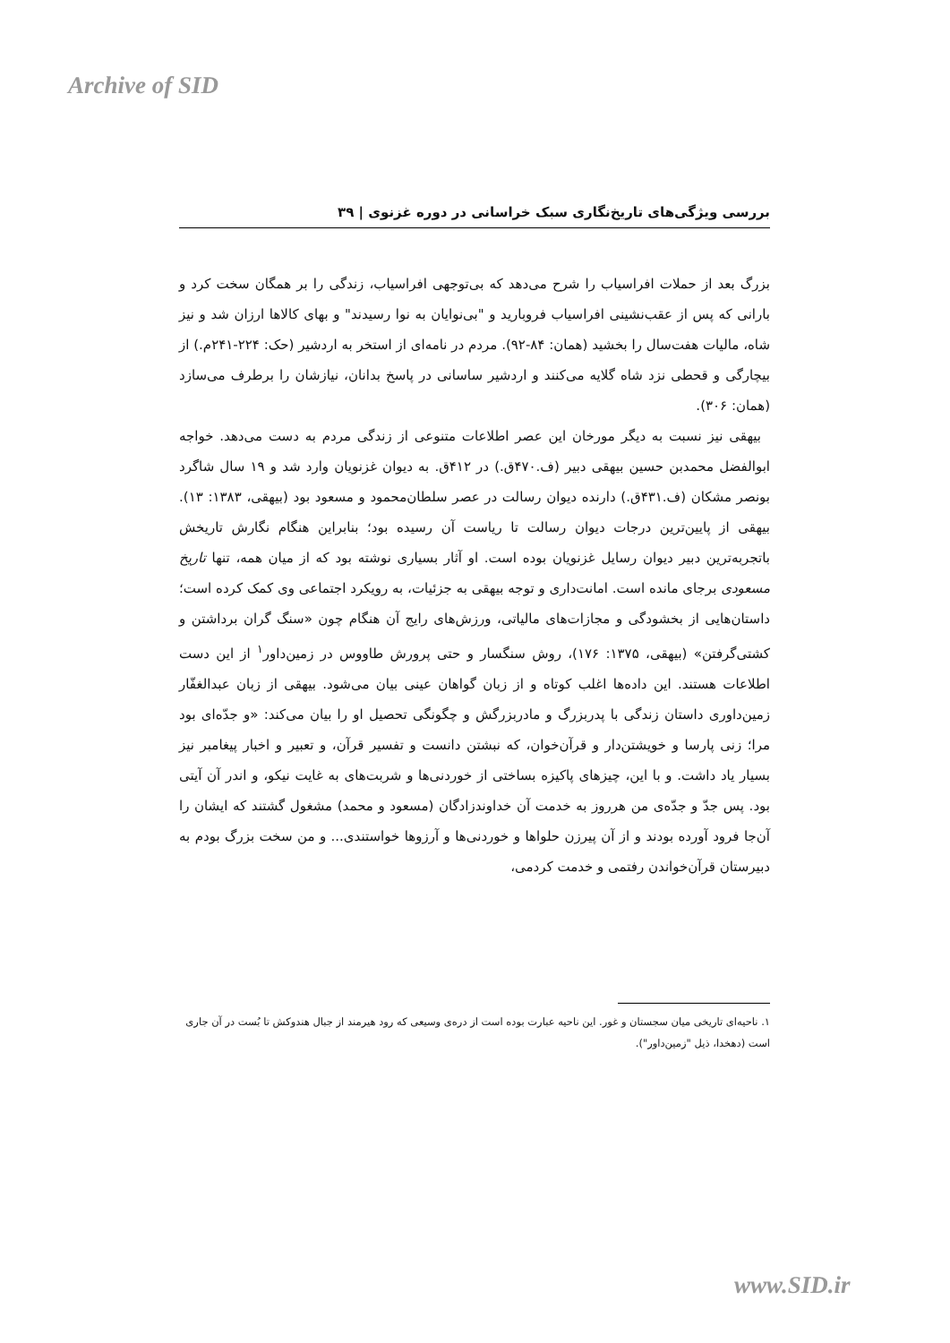Archive of SID
بررسی ویژگی‌های تاریخ‌نگاری سبک خراسانی در دوره غزنوی | ۳۹
بزرگ بعد از حملات افراسیاب را شرح می‌دهد که بی‌توجهی افراسیاب، زندگی را بر همگان سخت کرد و بارانی که پس از عقب‌نشینی افراسیاب فروبارید و "بی‌نوایان به نوا رسیدند" و بهای کالاها ارزان شد و نیز شاه، مالیات هفت‌سال را بخشید (همان: ۸۴-۹۲). مردم در نامه‌ای از استخر به اردشیر (حک: ۲۲۴-۲۴۱م.) از بیچارگی و قحطی نزد شاه گلایه می‌کنند و اردشیر ساسانی در پاسخ بدانان، نیازشان را برطرف می‌سازد (همان: ۳۰۶).
بیهقی نیز نسبت به دیگر مورخان این عصر اطلاعات متنوعی از زندگی مردم به دست می‌دهد. خواجه ابوالفضل محمدبن حسین بیهقی دبیر (ف.۴۷۰ق.) در ۴۱۲ق. به دیوان غزنویان وارد شد و ۱۹ سال شاگرد بونصر مشکان (ف.۴۳۱ق.) دارنده دیوان رسالت در عصر سلطان‌محمود و مسعود بود (بیهقی، ۱۳۸۳: ۱۳). بیهقی از پایین‌ترین درجات دیوان رسالت تا ریاست آن رسیده بود؛ بنابراین هنگام نگارش تاریخش باتجربه‌ترین دبیر دیوان رسایل غزنویان بوده است. او آثار بسیاری نوشته بود که از میان همه، تنها تاریخ مسعودی برجای مانده است. امانت‌داری و توجه بیهقی به جزئیات، به رویکرد اجتماعی وی کمک کرده است؛ داستان‌هایی از بخشودگی و مجازات‌های مالیاتی، ورزش‌های رایج آن هنگام چون «سنگ گران برداشتن و کشتی‌گرفتن» (بیهقی، ۱۳۷۵: ۱۷۶)، روش سنگسار و حتی پرورش طاووس در زمین‌داور<sup>۱</sup> از این دست اطلاعات هستند. این داده‌ها اغلب کوتاه و از زبان گواهان عینی بیان می‌شود. بیهقی از زبان عبدالغفّار زمین‌داوری داستان زندگی با پدربزرگ و مادربزرگش و چگونگی تحصیل او را بیان می‌کند: «و جدّه‌ای بود مرا؛ زنی پارسا و خویشتن‌دار و قرآن‌خوان، که نبشتن دانست و تفسیر قرآن، و تعبیر و اخبار پیغامبر نیز بسیار یاد داشت. و با این، چیزهای پاکیزه بساختی از خوردنی‌ها و شربت‌های به غایت نیکو، و اندر آن آیتی بود. پس جدّ و جدّه‌ی من هرروز به خدمت آن خداوندزادگان (مسعود و محمد) مشغول گشتند که ایشان را آن‌جا فرود آورده بودند و از آن پیرزن حلواها و خوردنی‌ها و آرزوها خواستندی... و من سخت بزرگ بودم به دبیرستان قرآن‌خواندن رفتمی و خدمت کردمی،
۱. ناحیه‌ای تاریخی میان سجستان و غور. این ناحیه عبارت بوده است از دره‌ی وسیعی که رود هیرمند از جبال هندوکش تا بُست در آن جاری است (دهخدا، ذیل "زمین‌داور").
www.SID.ir